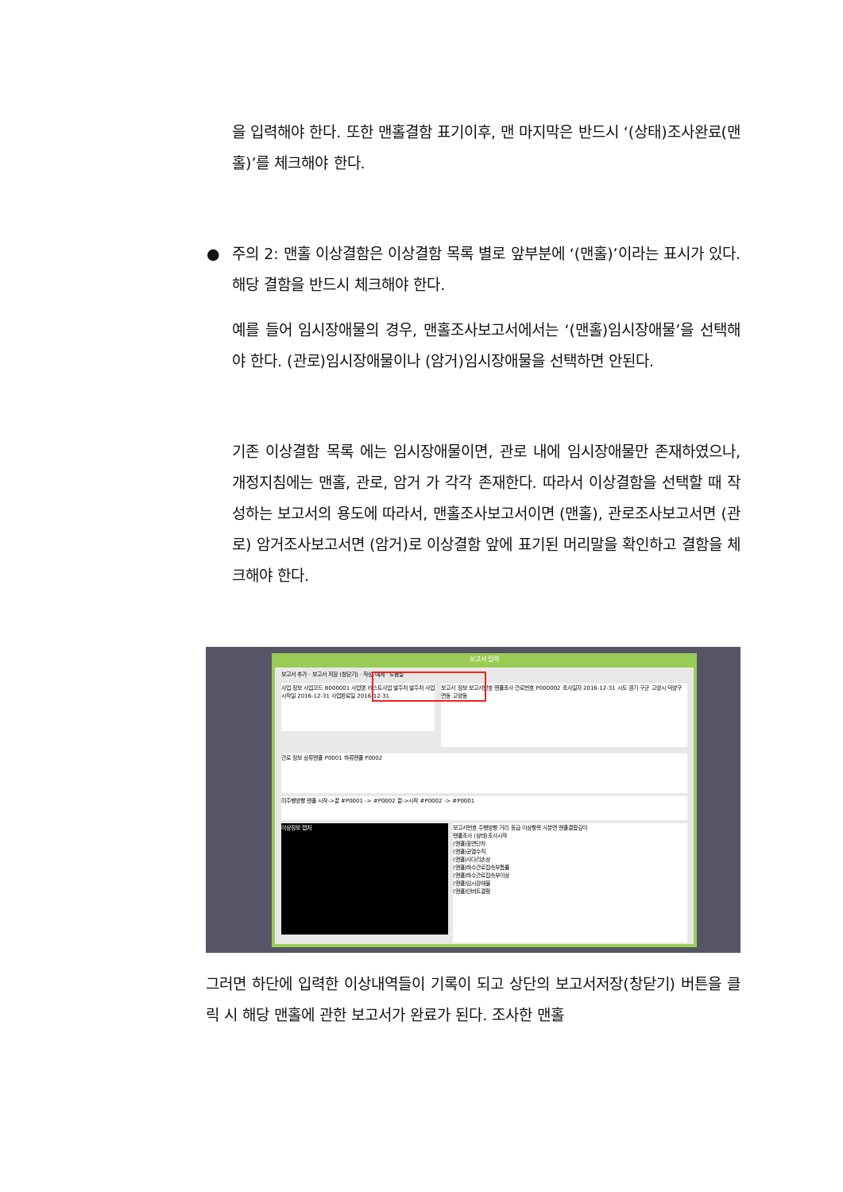을 입력해야 한다. 또한 맨홀결함 표기이후, 맨 마지막은 반드시 ‘(상태)조사완료(맨홀)’를 체크해야 한다.
● 주의 2: 맨홀 이상결함은 이상결함 목록 별로 앞부분에 ‘(맨홀)’이라는 표시가 있다. 해당 결함을 반드시 체크해야 한다.
예를 들어 임시장애물의 경우, 맨홀조사보고서에서는 ‘(맨홀)임시장애물’을 선택해야 한다. (관로)임시장애물이나 (암거)임시장애물을 선택하면 안된다.
기존 이상결함 목록 에는 임시장애물이면, 관로 내에 임시장애물만 존재하였으나, 개정지침에는 맨홀, 관로, 암거 가 각각 존재한다. 따라서 이상결함을 선택할 때 작성하는 보고서의 용도에 따라서, 맨홀조사보고서이면 (맨홀), 관로조사보고서면 (관로) 암거조사보고서면 (암거)로 이상결함 앞에 표기된 머리말을 확인하고 결함을 체크해야 한다.
보고서 입력
보고서 추가 · 보고서 저장 (창닫기) · 작성 예제 · 도움말
사업 정보 사업코드 B000001 사업명 테스트사업 발주처 발주처 사업시작일 2016-12-31 사업완료일 2016-12-31
보고서 정보 보고서번호 맨홀조사 관로번호 P000002 조사일자 2016-12-31 시도 경기 구군 고양시 덕양구 면동 고양동
관로 정보 상류맨홀 P0001 하류맨홀 P0002
미주행방향 맨홀 시작->끝 #P0001 -> #P0002 끝->시작 #P0002 -> #P0001
이상정보 캡처
보고서번호 주행방향 거리 등급 이상항목 사분면 맨홀결합깊이
맨홀조사 (상태)조사시작
(맨홀)표면단차
(맨홀)균열수직
(맨홀)사다리손상
(맨홀)하수관로접속부틈률
(맨홀)하수관로접속부이상
(맨홀)임시장애물
(맨홀)인버트결함
그러면 하단에 입력한 이상내역들이 기록이 되고 상단의 보고서저장(창닫기) 버튼을 클릭 시 해당 맨홀에 관한 보고서가 완료가 된다. 조사한 맨홀